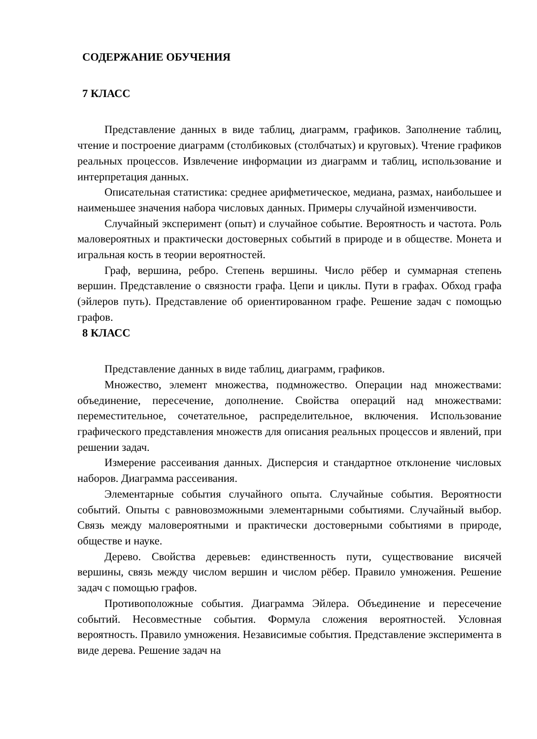СОДЕРЖАНИЕ ОБУЧЕНИЯ
7 КЛАСС
Представление данных в виде таблиц, диаграмм, графиков. Заполнение таблиц, чтение и построение диаграмм (столбиковых (столбчатых) и круговых). Чтение графиков реальных процессов. Извлечение информации из диаграмм и таблиц, использование и интерпретация данных.
Описательная статистика: среднее арифметическое, медиана, размах, наибольшее и наименьшее значения набора числовых данных. Примеры случайной изменчивости.
Случайный эксперимент (опыт) и случайное событие. Вероятность и частота. Роль маловероятных и практически достоверных событий в природе и в обществе. Монета и игральная кость в теории вероятностей.
Граф, вершина, ребро. Степень вершины. Число рёбер и суммарная степень вершин. Представление о связности графа. Цепи и циклы. Пути в графах. Обход графа (эйлеров путь). Представление об ориентированном графе. Решение задач с помощью графов.
8 КЛАСС
Представление данных в виде таблиц, диаграмм, графиков.
Множество, элемент множества, подмножество. Операции над множествами: объединение, пересечение, дополнение. Свойства операций над множествами: переместительное, сочетательное, распределительное, включения. Использование графического представления множеств для описания реальных процессов и явлений, при решении задач.
Измерение рассеивания данных. Дисперсия и стандартное отклонение числовых наборов. Диаграмма рассеивания.
Элементарные события случайного опыта. Случайные события. Вероятности событий. Опыты с равновозможными элементарными событиями. Случайный выбор. Связь между маловероятными и практически достоверными событиями в природе, обществе и науке.
Дерево. Свойства деревьев: единственность пути, существование висячей вершины, связь между числом вершин и числом рёбер. Правило умножения. Решение задач с помощью графов.
Противоположные события. Диаграмма Эйлера. Объединение и пересечение событий. Несовместные события. Формула сложения вероятностей. Условная вероятность. Правило умножения. Независимые события. Представление эксперимента в виде дерева. Решение задач на